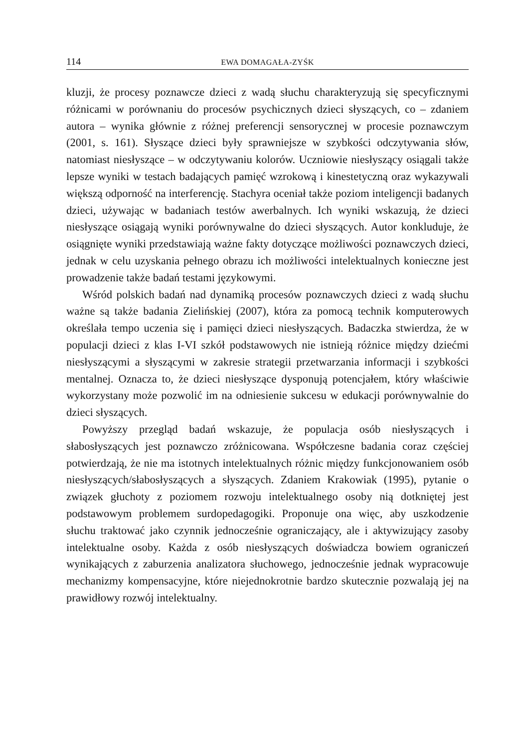114 EWA DOMAGAŁA-ZYŚK
kluzji, że procesy poznawcze dzieci z wadą słuchu charakteryzują się specyficznymi różnicami w porównaniu do procesów psychicznych dzieci słyszących, co – zdaniem autora – wynika głównie z różnej preferencji sensorycznej w procesie poznawczym (2001, s. 161). Słyszące dzieci były sprawniejsze w szybkości odczytywania słów, natomiast niesłyszące – w odczytywaniu kolorów. Uczniowie niesłyszący osiągali także lepsze wyniki w testach badających pamięć wzrokową i kinestetyczną oraz wykazywali większą odporność na interferencję. Stachyra oceniał także poziom inteligencji badanych dzieci, używając w badaniach testów awerbalnych. Ich wyniki wskazują, że dzieci niesłyszące osiągają wyniki porównywalne do dzieci słyszących. Autor konkluduje, że osiągnięte wyniki przedstawiają ważne fakty dotyczące możliwości poznawczych dzieci, jednak w celu uzyskania pełnego obrazu ich możliwości intelektualnych konieczne jest prowadzenie także badań testami językowymi.
Wśród polskich badań nad dynamiką procesów poznawczych dzieci z wadą słuchu ważne są także badania Zielińskiej (2007), która za pomocą technik komputerowych określała tempo uczenia się i pamięci dzieci niesłyszących. Badaczka stwierdza, że w populacji dzieci z klas I-VI szkół podstawowych nie istnieją różnice między dziećmi niesłyszącymi a słyszącymi w zakresie strategii przetwarzania informacji i szybkości mentalnej. Oznacza to, że dzieci niesłyszące dysponują potencjałem, który właściwie wykorzystany może pozwolić im na odniesienie sukcesu w edukacji porównywalnie do dzieci słyszących.
Powyższy przegląd badań wskazuje, że populacja osób niesłyszących i słabosłyszących jest poznawczo zróżnicowana. Współczesne badania coraz częściej potwierdzają, że nie ma istotnych intelektualnych różnic między funkcjonowaniem osób niesłyszących/słabosłyszących a słyszących. Zdaniem Krakowiak (1995), pytanie o związek głuchoty z poziomem rozwoju intelektualnego osoby nią dotkniętej jest podstawowym problemem surdopedagogiki. Proponuje ona więc, aby uszkodzenie słuchu traktować jako czynnik jednocześnie ograniczający, ale i aktywizujący zasoby intelektualne osoby. Każda z osób niesłyszących doświadcza bowiem ograniczeń wynikających z zaburzenia analizatora słuchowego, jednocześnie jednak wypracowuje mechanizmy kompensacyjne, które niejednokrotnie bardzo skutecznie pozwalają jej na prawidłowy rozwój intelektualny.